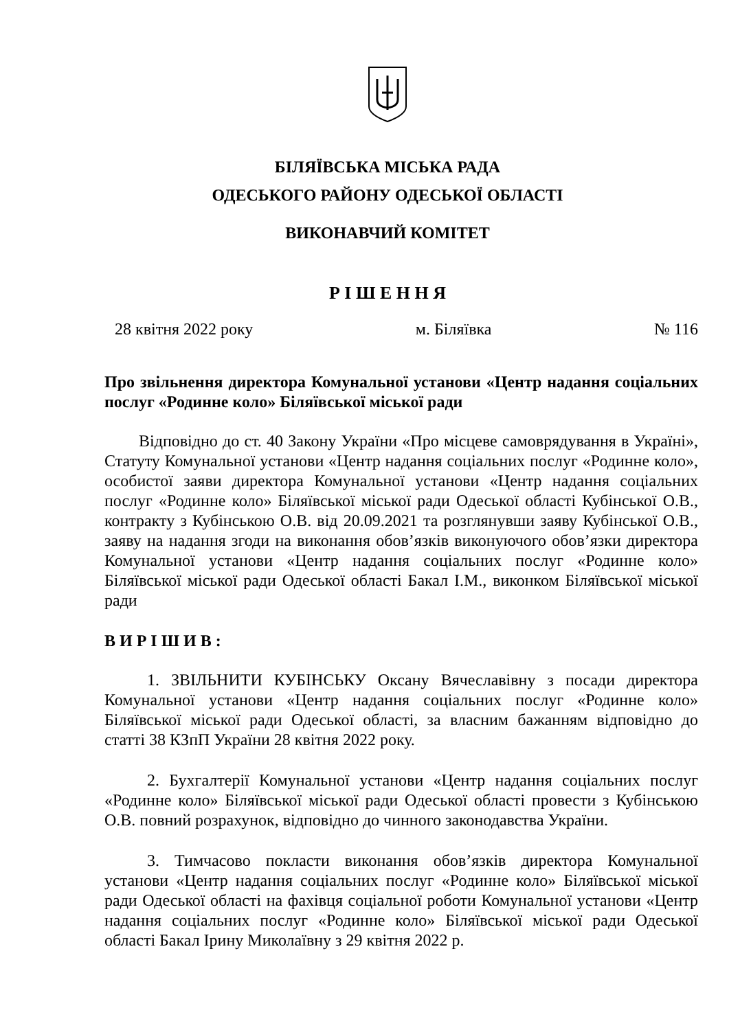БІЛЯЇВСЬКА МІСЬКА РАДА
ОДЕСЬКОГО РАЙОНУ ОДЕСЬКОЇ ОБЛАСТІ
ВИКОНАВЧИЙ КОМІТЕТ
Р І Ш Е Н Н Я
28 квітня 2022 року м. Біляївка № 116
Про звільнення директора Комунальної установи «Центр надання соціальних послуг «Родинне коло» Біляївської міської ради
Відповідно до ст. 40 Закону України «Про місцеве самоврядування в Україні», Статуту Комунальної установи «Центр надання соціальних послуг «Родинне коло», особистої заяви директора Комунальної установи «Центр надання соціальних послуг «Родинне коло» Біляївської міської ради Одеської області Кубінської О.В., контракту з Кубінською О.В. від 20.09.2021 та розглянувши заяву Кубінської О.В., заяву на надання згоди на виконання обов’язків виконуючого обов’язки директора Комунальної установи «Центр надання соціальних послуг «Родинне коло» Біляївської міської ради Одеської області Бакал І.М., виконком Біляївської міської ради
В И Р І Ш И В :
1. ЗВІЛЬНИТИ КУБІНСЬКУ Оксану Вячеславівну з посади директора Комунальної установи «Центр надання соціальних послуг «Родинне коло» Біляївської міської ради Одеської області, за власним бажанням відповідно до статті 38 КЗпП України 28 квітня 2022 року.
2. Бухгалтерії Комунальної установи «Центр надання соціальних послуг «Родинне коло» Біляївської міської ради Одеської області провести з Кубінською О.В. повний розрахунок, відповідно до чинного законодавства України.
3. Тимчасово покласти виконання обов’язків директора Комунальної установи «Центр надання соціальних послуг «Родинне коло» Біляївської міської ради Одеської області на фахівця соціальної роботи Комунальної установи «Центр надання соціальних послуг «Родинне коло» Біляївської міської ради Одеської області Бакал Ірину Миколаївну з 29 квітня 2022 р.